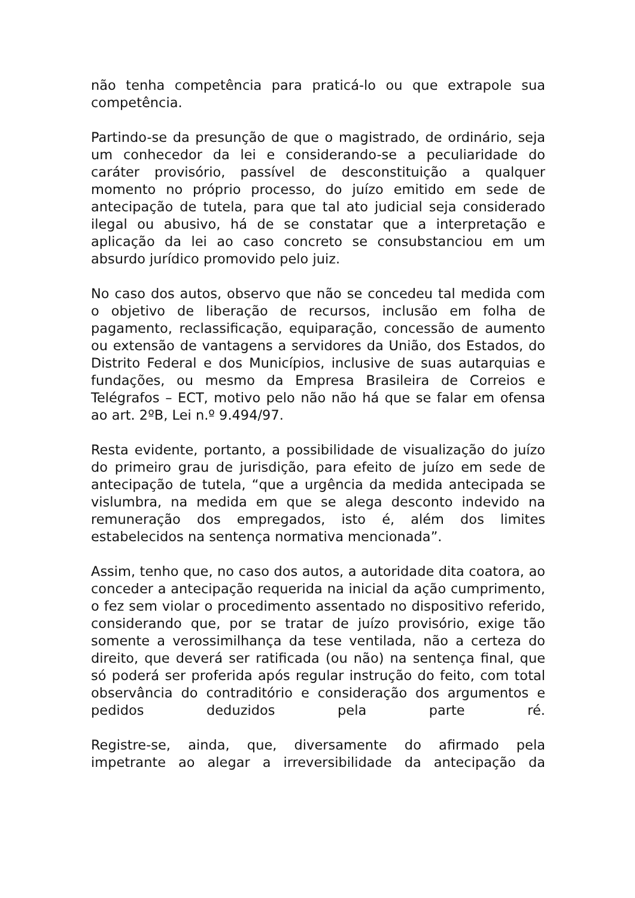não tenha competência para praticá-lo ou que extrapole sua competência.
Partindo-se da presunção de que o magistrado, de ordinário, seja um conhecedor da lei e considerando-se a peculiaridade do caráter provisório, passível de desconstituição a qualquer momento no próprio processo, do juízo emitido em sede de antecipação de tutela, para que tal ato judicial seja considerado ilegal ou abusivo, há de se constatar que a interpretação e aplicação da lei ao caso concreto se consubstanciou em um absurdo jurídico promovido pelo juiz.
No caso dos autos, observo que não se concedeu tal medida com o objetivo de liberação de recursos, inclusão em folha de pagamento, reclassificação, equiparação, concessão de aumento ou extensão de vantagens a servidores da União, dos Estados, do Distrito Federal e dos Municípios, inclusive de suas autarquias e fundações, ou mesmo da Empresa Brasileira de Correios e Telégrafos – ECT, motivo pelo não não há que se falar em ofensa ao art. 2ºB, Lei n.º 9.494/97.
Resta evidente, portanto, a possibilidade de visualização do juízo do primeiro grau de jurisdição, para efeito de juízo em sede de antecipação de tutela, “que a urgência da medida antecipada se vislumbra, na medida em que se alega desconto indevido na remuneração dos empregados, isto é, além dos limites estabelecidos na sentença normativa mencionada”.
Assim, tenho que, no caso dos autos, a autoridade dita coatora, ao conceder a antecipação requerida na inicial da ação cumprimento, o fez sem violar o procedimento assentado no dispositivo referido, considerando que, por se tratar de juízo provisório, exige tão somente a verossimilhança da tese ventilada, não a certeza do direito, que deverá ser ratificada (ou não) na sentença final, que só poderá ser proferida após regular instrução do feito, com total observância do contraditório e consideração dos argumentos e pedidos deduzidos pela parte ré.
Registre-se, ainda, que, diversamente do afirmado pela impetrante ao alegar a irreversibilidade da antecipação da